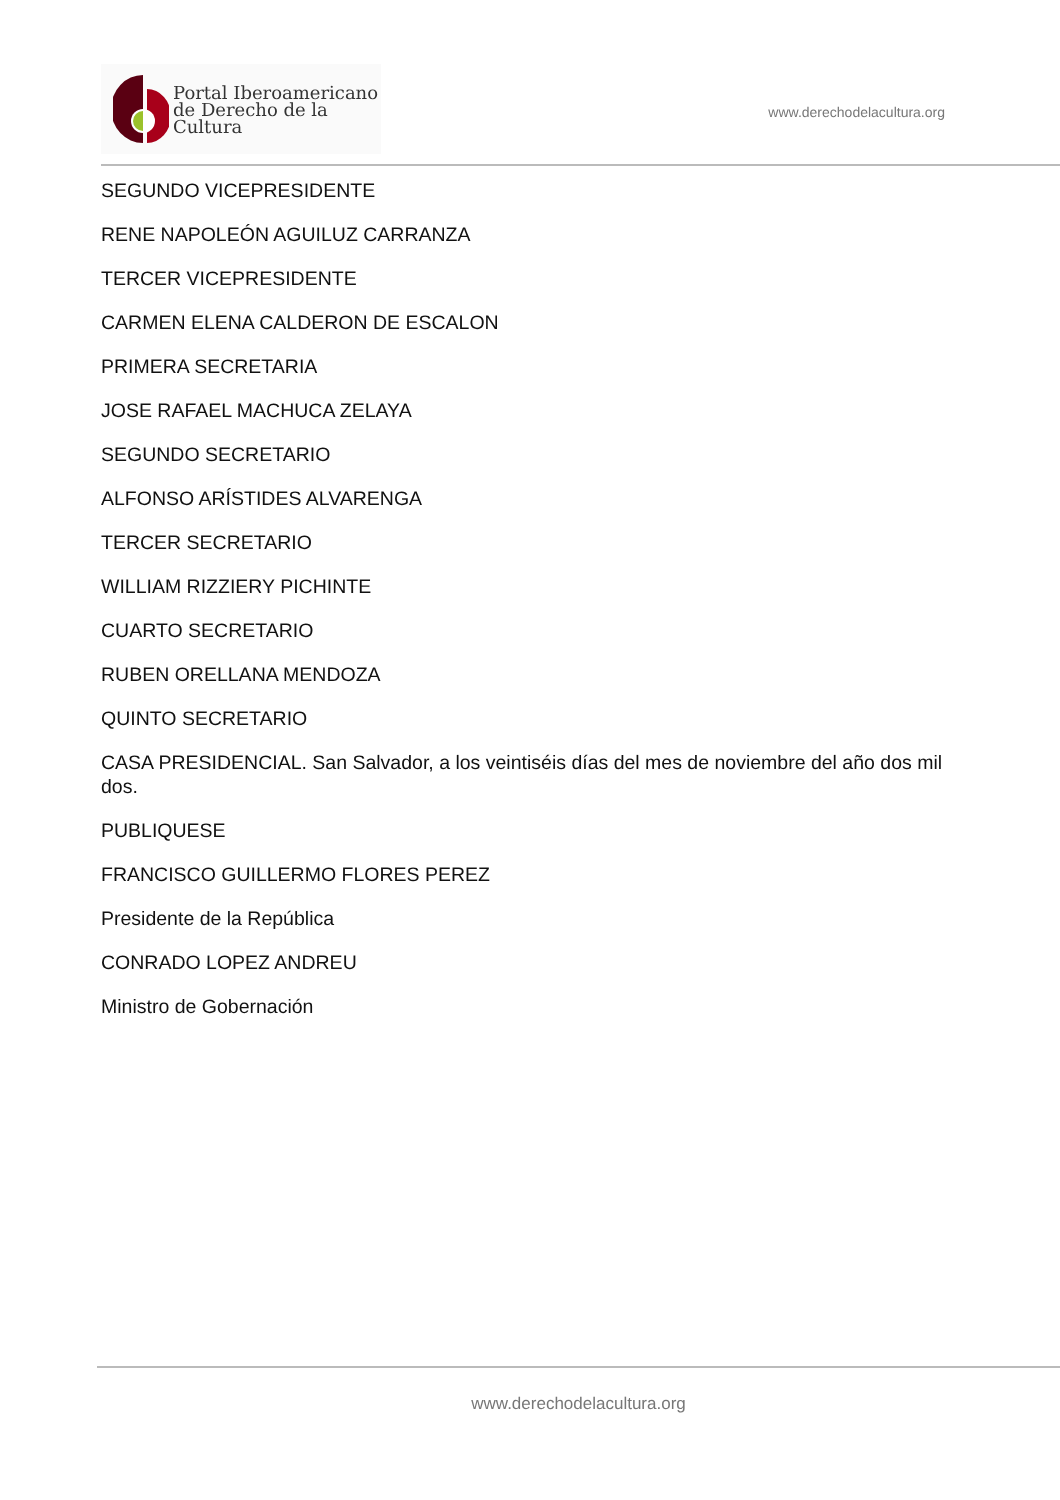Portal Iberoamericano
de Derecho de la Cultura
www.derechodelacultura.org
SEGUNDO VICEPRESIDENTE
RENE NAPOLEÓN AGUILUZ CARRANZA
TERCER VICEPRESIDENTE
CARMEN ELENA CALDERON DE ESCALON
PRIMERA SECRETARIA
JOSE RAFAEL MACHUCA ZELAYA
SEGUNDO SECRETARIO
ALFONSO ARÍSTIDES ALVARENGA
TERCER SECRETARIO
WILLIAM RIZZIERY PICHINTE
CUARTO SECRETARIO
RUBEN ORELLANA MENDOZA
QUINTO SECRETARIO
CASA PRESIDENCIAL. San Salvador, a los veintiséis días del mes de noviembre del año dos mil dos.
PUBLIQUESE
FRANCISCO GUILLERMO FLORES PEREZ
Presidente de la República
CONRADO LOPEZ ANDREU
Ministro de Gobernación
www.derechodelacultura.org